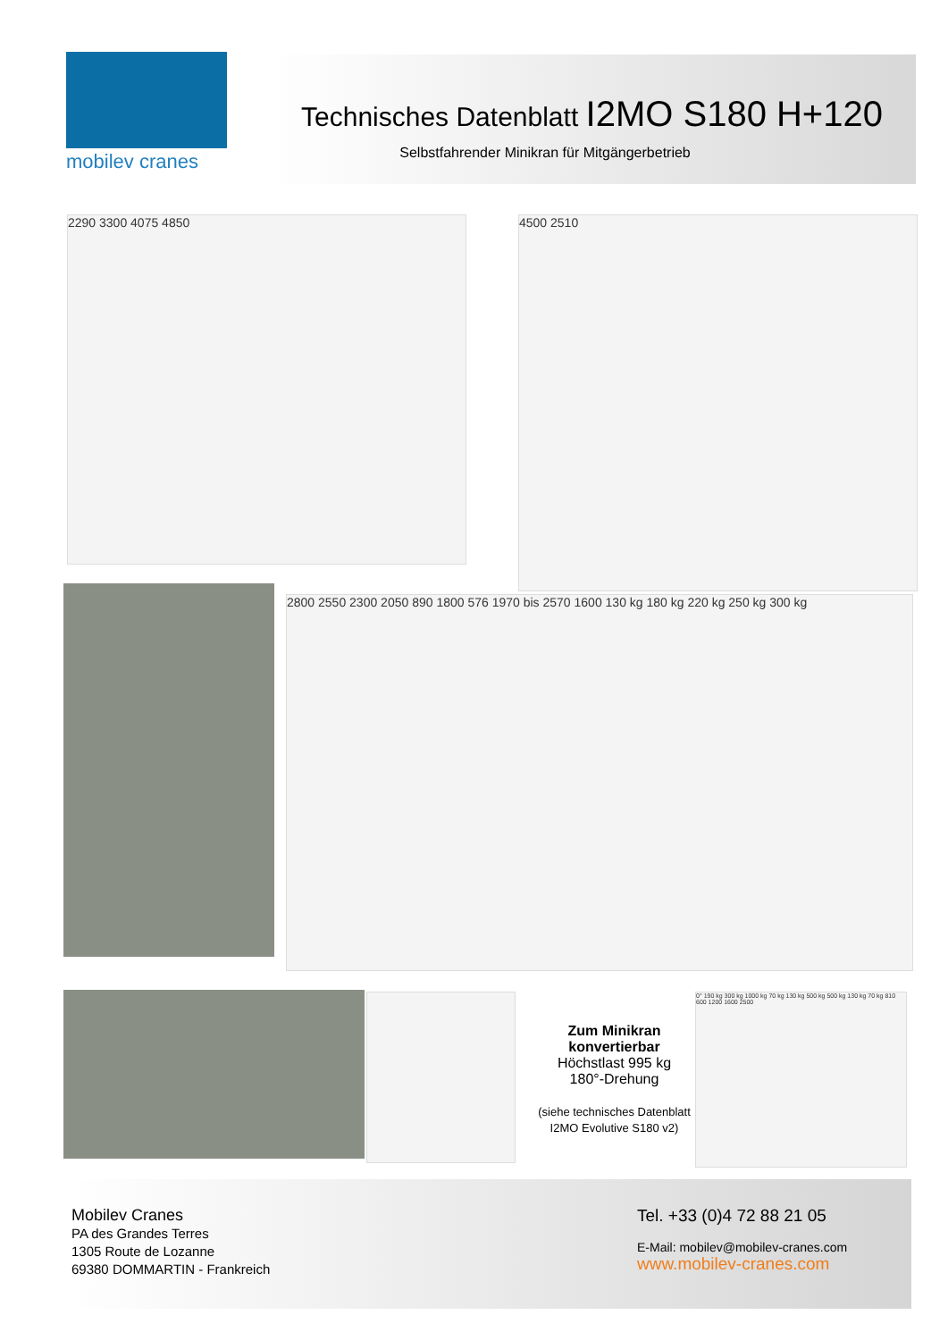mobilev cranes
Technisches Datenblatt I2MO S180 H+120
Selbstfahrender Minikran für Mitgängerbetrieb
2290 3300 4075 4850 4500 2510
2800 2550 2300 2050 890 1800 576 1970 bis 2570 1600 130 kg 180 kg 220 kg 250 kg 300 kg
Zum Minikran konvertierbar
Höchstlast 995 kg
180°-Drehung
(siehe technisches Datenblatt I2MO Evolutive S180 v2)
0° 190 kg 300 kg 1000 kg 70 kg 130 kg 500 kg 500 kg 130 kg 70 kg 810 600 1200 1600 2500
Mobilev Cranes
PA des Grandes Terres
1305 Route de Lozanne
69380 DOMMARTIN - Frankreich
Tel. +33 (0)4 72 88 21 05
E-Mail: mobilev@mobilev-cranes.com
www.mobilev-cranes.com